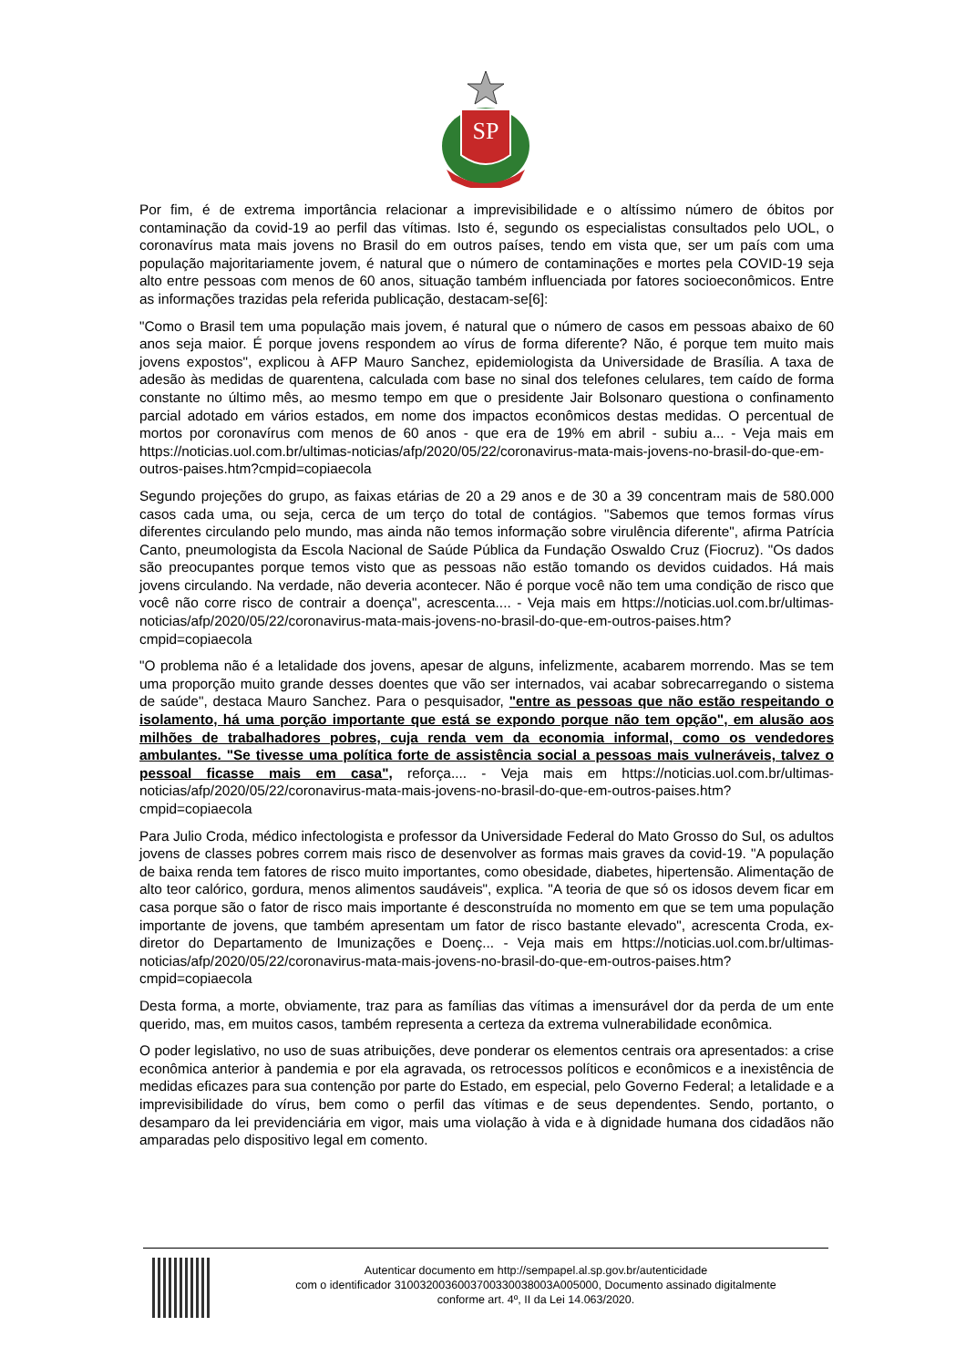SP
Por fim, é de extrema importância relacionar a imprevisibilidade e o altíssimo número de óbitos por contaminação da covid-19 ao perfil das vítimas. Isto é, segundo os especialistas consultados pelo UOL, o coronavírus mata mais jovens no Brasil do em outros países, tendo em vista que, ser um país com uma população majoritariamente jovem, é natural que o número de contaminações e mortes pela COVID-19 seja alto entre pessoas com menos de 60 anos, situação também influenciada por fatores socioeconômicos. Entre as informações trazidas pela referida publicação, destacam-se[6]:
"Como o Brasil tem uma população mais jovem, é natural que o número de casos em pessoas abaixo de 60 anos seja maior. É porque jovens respondem ao vírus de forma diferente? Não, é porque tem muito mais jovens expostos", explicou à AFP Mauro Sanchez, epidemiologista da Universidade de Brasília. A taxa de adesão às medidas de quarentena, calculada com base no sinal dos telefones celulares, tem caído de forma constante no último mês, ao mesmo tempo em que o presidente Jair Bolsonaro questiona o confinamento parcial adotado em vários estados, em nome dos impactos econômicos destas medidas. O percentual de mortos por coronavírus com menos de 60 anos - que era de 19% em abril - subiu a... - Veja mais em https://noticias.uol.com.br/ultimas-noticias/afp/2020/05/22/coronavirus-mata-mais-jovens-no-brasil-do-que-em-outros-paises.htm?cmpid=copiaecola
Segundo projeções do grupo, as faixas etárias de 20 a 29 anos e de 30 a 39 concentram mais de 580.000 casos cada uma, ou seja, cerca de um terço do total de contágios. "Sabemos que temos formas vírus diferentes circulando pelo mundo, mas ainda não temos informação sobre virulência diferente", afirma Patrícia Canto, pneumologista da Escola Nacional de Saúde Pública da Fundação Oswaldo Cruz (Fiocruz). "Os dados são preocupantes porque temos visto que as pessoas não estão tomando os devidos cuidados. Há mais jovens circulando. Na verdade, não deveria acontecer. Não é porque você não tem uma condição de risco que você não corre risco de contrair a doença", acrescenta.... - Veja mais em https://noticias.uol.com.br/ultimas-noticias/afp/2020/05/22/coronavirus-mata-mais-jovens-no-brasil-do-que-em-outros-paises.htm?cmpid=copiaecola
"O problema não é a letalidade dos jovens, apesar de alguns, infelizmente, acabarem morrendo. Mas se tem uma proporção muito grande desses doentes que vão ser internados, vai acabar sobrecarregando o sistema de saúde", destaca Mauro Sanchez. Para o pesquisador, "entre as pessoas que não estão respeitando o isolamento, há uma porção importante que está se expondo porque não tem opção", em alusão aos milhões de trabalhadores pobres, cuja renda vem da economia informal, como os vendedores ambulantes. "Se tivesse uma política forte de assistência social a pessoas mais vulneráveis, talvez o pessoal ficasse mais em casa", reforça.... - Veja mais em https://noticias.uol.com.br/ultimas-noticias/afp/2020/05/22/coronavirus-mata-mais-jovens-no-brasil-do-que-em-outros-paises.htm?cmpid=copiaecola
Para Julio Croda, médico infectologista e professor da Universidade Federal do Mato Grosso do Sul, os adultos jovens de classes pobres correm mais risco de desenvolver as formas mais graves da covid-19. "A população de baixa renda tem fatores de risco muito importantes, como obesidade, diabetes, hipertensão. Alimentação de alto teor calórico, gordura, menos alimentos saudáveis", explica. "A teoria de que só os idosos devem ficar em casa porque são o fator de risco mais importante é desconstruída no momento em que se tem uma população importante de jovens, que também apresentam um fator de risco bastante elevado", acrescenta Croda, ex-diretor do Departamento de Imunizações e Doenç... - Veja mais em https://noticias.uol.com.br/ultimas-noticias/afp/2020/05/22/coronavirus-mata-mais-jovens-no-brasil-do-que-em-outros-paises.htm?cmpid=copiaecola
Desta forma, a morte, obviamente, traz para as famílias das vítimas a imensurável dor da perda de um ente querido, mas, em muitos casos, também representa a certeza da extrema vulnerabilidade econômica.
O poder legislativo, no uso de suas atribuições, deve ponderar os elementos centrais ora apresentados: a crise econômica anterior à pandemia e por ela agravada, os retrocessos políticos e econômicos e a inexistência de medidas eficazes para sua contenção por parte do Estado, em especial, pelo Governo Federal; a letalidade e a imprevisibilidade do vírus, bem como o perfil das vítimas e de seus dependentes. Sendo, portanto, o desamparo da lei previdenciária em vigor, mais uma violação à vida e à dignidade humana dos cidadãos não amparadas pelo dispositivo legal em comento.
Autenticar documento em http://sempapel.al.sp.gov.br/autenticidade
com o identificador 3100320036003700330038003A005000, Documento assinado digitalmente
conforme art. 4º, II da Lei 14.063/2020.